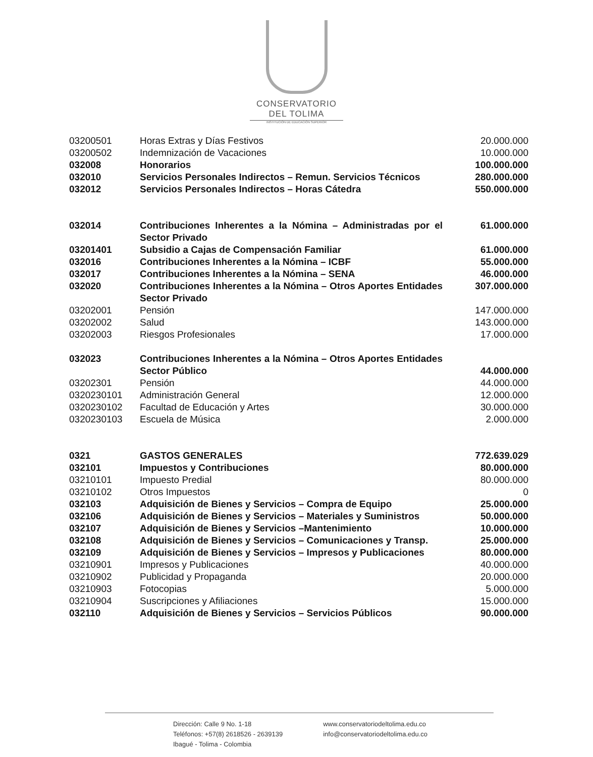CONSERVATORIO
DEL TOLIMA
INSTITUCIÓN DE EDUCACIÓN SUPERIOR
| 03200501 | Horas Extras y Días Festivos | 20.000.000 |
| 03200502 | Indemnización de Vacaciones | 10.000.000 |
| 032008 | Honorarios | 100.000.000 |
| 032010 | Servicios Personales Indirectos – Remun. Servicios Técnicos | 280.000.000 |
| 032012 | Servicios Personales Indirectos – Horas Cátedra | 550.000.000 |
| 032014 | Contribuciones Inherentes a la Nómina – Administradas por el Sector Privado | 61.000.000 |
| 03201401 | Subsidio a Cajas de Compensación Familiar | 61.000.000 |
| 032016 | Contribuciones Inherentes a la Nómina – ICBF | 55.000.000 |
| 032017 | Contribuciones Inherentes a la Nómina – SENA | 46.000.000 |
| 032020 | Contribuciones Inherentes a la Nómina – Otros Aportes Entidades Sector Privado | 307.000.000 |
| 03202001 | Pensión | 147.000.000 |
| 03202002 | Salud | 143.000.000 |
| 03202003 | Riesgos Profesionales | 17.000.000 |
| 032023 | Contribuciones Inherentes a la Nómina – Otros Aportes Entidades Sector Público | 44.000.000 |
| 03202301 | Pensión | 44.000.000 |
| 0320230101 | Administración General | 12.000.000 |
| 0320230102 | Facultad de Educación y Artes | 30.000.000 |
| 0320230103 | Escuela de Música | 2.000.000 |
| 0321 | GASTOS GENERALES | 772.639.029 |
| 032101 | Impuestos y Contribuciones | 80.000.000 |
| 03210101 | Impuesto Predial | 80.000.000 |
| 03210102 | Otros Impuestos | 0 |
| 032103 | Adquisición de Bienes y Servicios – Compra de Equipo | 25.000.000 |
| 032106 | Adquisición de Bienes y Servicios – Materiales y Suministros | 50.000.000 |
| 032107 | Adquisición de Bienes y Servicios –Mantenimiento | 10.000.000 |
| 032108 | Adquisición de Bienes y Servicios – Comunicaciones y Transp. | 25.000.000 |
| 032109 | Adquisición de Bienes y Servicios – Impresos y Publicaciones | 80.000.000 |
| 03210901 | Impresos y Publicaciones | 40.000.000 |
| 03210902 | Publicidad y Propaganda | 20.000.000 |
| 03210903 | Fotocopias | 5.000.000 |
| 03210904 | Suscripciones y Afiliaciones | 15.000.000 |
| 032110 | Adquisición de Bienes y Servicios – Servicios Públicos | 90.000.000 |
Dirección: Calle 9 No. 1-18
Teléfonos: +57(8) 2618526 - 2639139
Ibagué - Tolima - Colombia
www.conservatoriodeltolima.edu.co
info@conservatoriodeltolima.edu.co